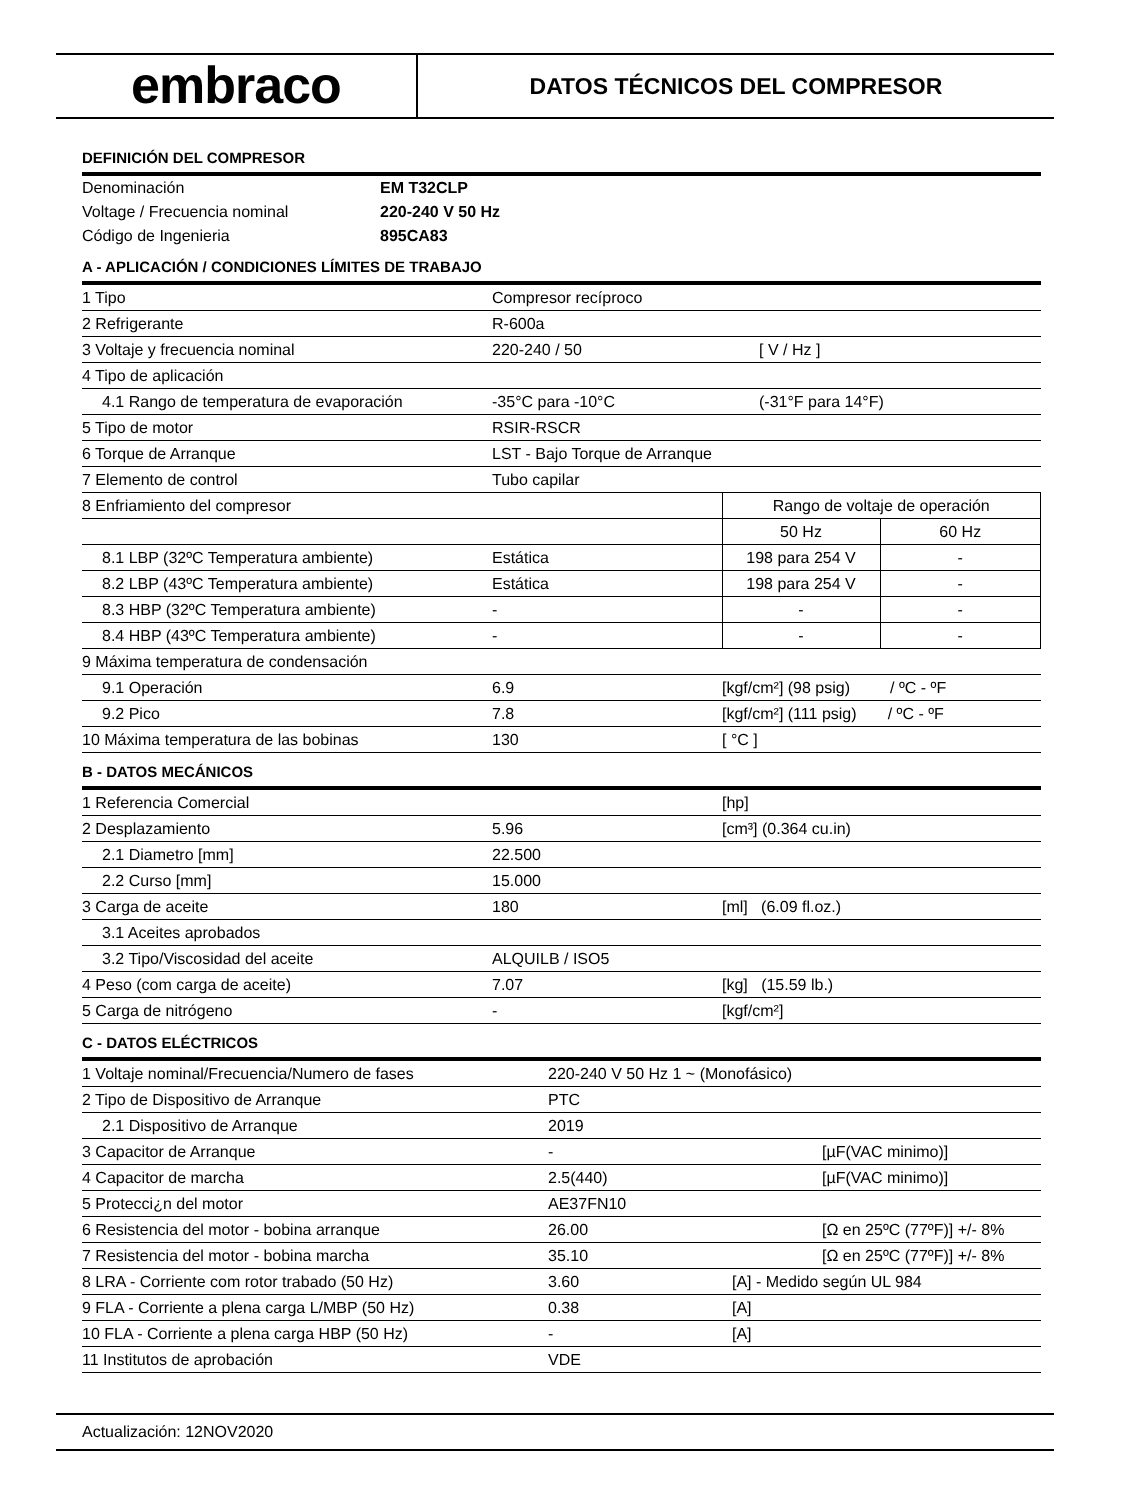embraco
DATOS TÉCNICOS DEL COMPRESOR
DEFINICIÓN DEL COMPRESOR
| Denominación | EM T32CLP |
| Voltage / Frecuencia nominal | 220-240 V 50 Hz |
| Código de Ingenieria | 895CA83 |
A - APLICACIÓN / CONDICIONES LÍMITES DE TRABAJO
| 1 Tipo | Compresor recíproco | | |
| 2 Refrigerante | R-600a | | |
| 3 Voltaje y frecuencia nominal | 220-240 / 50 | [ V / Hz ] | |
| 4 Tipo de aplicación | | | |
| 4.1 Rango de temperatura de evaporación | -35°C para -10°C | (-31°F para 14°F) | |
| 5 Tipo de motor | RSIR-RSCR | | |
| 6 Torque de Arranque | LST - Bajo Torque de Arranque | | |
| 7 Elemento de control | Tubo capilar | | |
| 8 Enfriamiento del compresor | | Rango de voltaje de operación | |
| | | 50 Hz | 60 Hz |
| 8.1 LBP (32ºC Temperatura ambiente) | Estática | 198 para 254 V | - |
| 8.2 LBP (43ºC Temperatura ambiente) | Estática | 198 para 254 V | - |
| 8.3 HBP (32ºC Temperatura ambiente) | - | - | - |
| 8.4 HBP (43ºC Temperatura ambiente) | - | - | - |
| 9 Máxima temperatura de condensación | | | |
| 9.1 Operación | 6.9 | [kgf/cm²] (98 psig) / ºC - ºF | |
| 9.2 Pico | 7.8 | [kgf/cm²] (111 psig) / ºC - ºF | |
| 10 Máxima temperatura de las bobinas | 130 | [ °C ] | |
B - DATOS MECÁNICOS
| 1 Referencia Comercial | | [hp] |
| 2 Desplazamiento | 5.96 | [cm³] (0.364 cu.in) |
| 2.1 Diametro [mm] | 22.500 | |
| 2.2 Curso [mm] | 15.000 | |
| 3 Carga de aceite | 180 | [ml] (6.09 fl.oz.) |
| 3.1 Aceites aprobados | | |
| 3.2 Tipo/Viscosidad del aceite | ALQUILB / ISO5 | |
| 4 Peso (com carga de aceite) | 7.07 | [kg] (15.59 lb.) |
| 5 Carga de nitrógeno | - | [kgf/cm²] |
C - DATOS ELÉCTRICOS
| 1 Voltaje nominal/Frecuencia/Numero de fases | 220-240 V 50 Hz 1 ~ (Monofásico) | | |
| 2 Tipo de Dispositivo de Arranque | PTC | | |
| 2.1 Dispositivo de Arranque | 2019 | | |
| 3 Capacitor de Arranque | - | | [µF(VAC minimo)] |
| 4 Capacitor de marcha | 2.5(440) | | [µF(VAC minimo)] |
| 5 Protecci¿n del motor | AE37FN10 | | |
| 6 Resistencia del motor - bobina arranque | 26.00 | | [Ω en 25ºC (77ºF)] +/- 8% |
| 7 Resistencia del motor - bobina marcha | 35.10 | | [Ω en 25ºC (77ºF)] +/- 8% |
| 8 LRA - Corriente com rotor trabado (50 Hz) | 3.60 | [A] - Medido según UL 984 | |
| 9 FLA - Corriente a plena carga L/MBP (50 Hz) | 0.38 | [A] | |
| 10 FLA - Corriente a plena carga HBP (50 Hz) | - | [A] | |
| 11 Institutos de aprobación | VDE | | |
Actualización: 12NOV2020